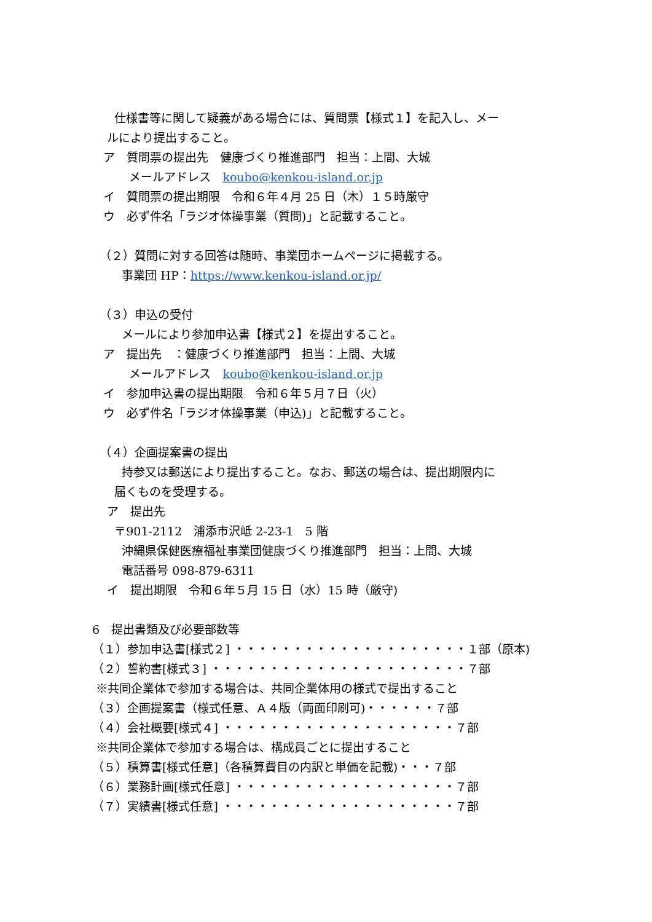仕様書等に関して疑義がある場合には、質問票【様式１】を記入し、メー
ルにより提出すること。
ア　質問票の提出先　健康づくり推進部門　担当：上間、大城
メールアドレス　koubo@kenkou-island.or.jp
イ　質問票の提出期限　令和６年４月 25 日（木）１５時厳守
ウ　必ず件名「ラジオ体操事業（質問)」と記載すること。
（２）質問に対する回答は随時、事業団ホームページに掲載する。
事業団 HP：https://www.kenkou-island.or.jp/
（３）申込の受付
メールにより参加申込書【様式２】を提出すること。
ア　提出先　：健康づくり推進部門　担当：上間、大城
メールアドレス　koubo@kenkou-island.or.jp
イ　参加申込書の提出期限　令和６年５月７日（火）
ウ　必ず件名「ラジオ体操事業（申込)」と記載すること。
（４）企画提案書の提出
持参又は郵送により提出すること。なお、郵送の場合は、提出期限内に
届くものを受理する。
ア　提出先
〒901-2112　浦添市沢岻 2-23-1　5 階
沖縄県保健医療福祉事業団健康づくり推進部門　担当：上間、大城
電話番号 098-879-6311
イ　提出期限　令和６年５月 15 日（水）15 時（厳守)
6　提出書類及び必要部数等
（１）参加申込書[様式２] ・・・・・・・・・・・・・・・・・・・・１部（原本)
（２）誓約書[様式３] ・・・・・・・・・・・・・・・・・・・・・・７部
※共同企業体で参加する場合は、共同企業体用の様式で提出すること
（３）企画提案書（様式任意、Ａ４版（両面印刷可)・・・・・・７部
（４）会社概要[様式４] ・・・・・・・・・・・・・・・・・・・・７部
※共同企業体で参加する場合は、構成員ごとに提出すること
（５）積算書[様式任意]（各積算費目の内訳と単価を記載)・・・７部
（６）業務計画[様式任意] ・・・・・・・・・・・・・・・・・・・７部
（７）実績書[様式任意] ・・・・・・・・・・・・・・・・・・・・７部